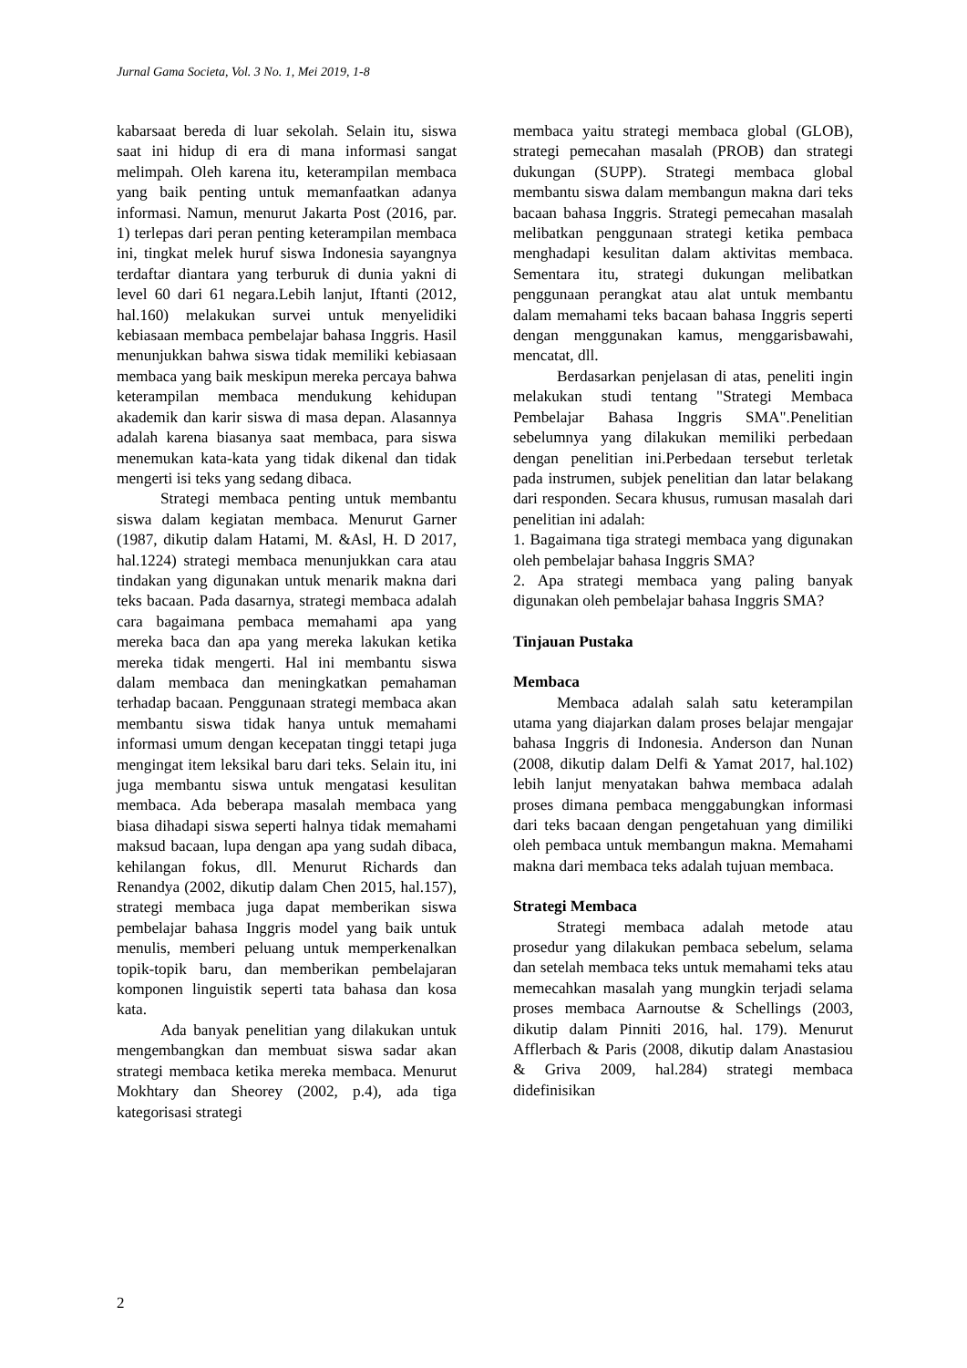Jurnal Gama Societa, Vol. 3 No. 1, Mei 2019, 1-8
kabarsaat bereda di luar sekolah. Selain itu, siswa saat ini hidup di era di mana informasi sangat melimpah. Oleh karena itu, keterampilan membaca yang baik penting untuk memanfaatkan adanya informasi. Namun, menurut Jakarta Post (2016, par. 1) terlepas dari peran penting keterampilan membaca ini, tingkat melek huruf siswa Indonesia sayangnya terdaftar diantara yang terburuk di dunia yakni di level 60 dari 61 negara.Lebih lanjut, Iftanti (2012, hal.160) melakukan survei untuk menyelidiki kebiasaan membaca pembelajar bahasa Inggris. Hasil menunjukkan bahwa siswa tidak memiliki kebiasaan membaca yang baik meskipun mereka percaya bahwa keterampilan membaca mendukung kehidupan akademik dan karir siswa di masa depan. Alasannya adalah karena biasanya saat membaca, para siswa menemukan kata-kata yang tidak dikenal dan tidak mengerti isi teks yang sedang dibaca.
Strategi membaca penting untuk membantu siswa dalam kegiatan membaca. Menurut Garner (1987, dikutip dalam Hatami, M. &Asl, H. D 2017, hal.1224) strategi membaca menunjukkan cara atau tindakan yang digunakan untuk menarik makna dari teks bacaan. Pada dasarnya, strategi membaca adalah cara bagaimana pembaca memahami apa yang mereka baca dan apa yang mereka lakukan ketika mereka tidak mengerti. Hal ini membantu siswa dalam membaca dan meningkatkan pemahaman terhadap bacaan. Penggunaan strategi membaca akan membantu siswa tidak hanya untuk memahami informasi umum dengan kecepatan tinggi tetapi juga mengingat item leksikal baru dari teks. Selain itu, ini juga membantu siswa untuk mengatasi kesulitan membaca. Ada beberapa masalah membaca yang biasa dihadapi siswa seperti halnya tidak memahami maksud bacaan, lupa dengan apa yang sudah dibaca, kehilangan fokus, dll. Menurut Richards dan Renandya (2002, dikutip dalam Chen 2015, hal.157), strategi membaca juga dapat memberikan siswa pembelajar bahasa Inggris model yang baik untuk menulis, memberi peluang untuk memperkenalkan topik-topik baru, dan memberikan pembelajaran komponen linguistik seperti tata bahasa dan kosa kata.
Ada banyak penelitian yang dilakukan untuk mengembangkan dan membuat siswa sadar akan strategi membaca ketika mereka membaca. Menurut Mokhtary dan Sheorey (2002, p.4), ada tiga kategorisasi strategi
membaca yaitu strategi membaca global (GLOB), strategi pemecahan masalah (PROB) dan strategi dukungan (SUPP). Strategi membaca global membantu siswa dalam membangun makna dari teks bacaan bahasa Inggris. Strategi pemecahan masalah melibatkan penggunaan strategi ketika pembaca menghadapi kesulitan dalam aktivitas membaca. Sementara itu, strategi dukungan melibatkan penggunaan perangkat atau alat untuk membantu dalam memahami teks bacaan bahasa Inggris seperti dengan menggunakan kamus, menggarisbawahi, mencatat, dll.
Berdasarkan penjelasan di atas, peneliti ingin melakukan studi tentang "Strategi Membaca Pembelajar Bahasa Inggris SMA".Penelitian sebelumnya yang dilakukan memiliki perbedaan dengan penelitian ini.Perbedaan tersebut terletak pada instrumen, subjek penelitian dan latar belakang dari responden. Secara khusus, rumusan masalah dari penelitian ini adalah:
1. Bagaimana tiga strategi membaca yang digunakan oleh pembelajar bahasa Inggris SMA?
2. Apa strategi membaca yang paling banyak digunakan oleh pembelajar bahasa Inggris SMA?
Tinjauan Pustaka
Membaca
Membaca adalah salah satu keterampilan utama yang diajarkan dalam proses belajar mengajar bahasa Inggris di Indonesia. Anderson dan Nunan (2008, dikutip dalam Delfi & Yamat 2017, hal.102) lebih lanjut menyatakan bahwa membaca adalah proses dimana pembaca menggabungkan informasi dari teks bacaan dengan pengetahuan yang dimiliki oleh pembaca untuk membangun makna. Memahami makna dari membaca teks adalah tujuan membaca.
Strategi Membaca
Strategi membaca adalah metode atau prosedur yang dilakukan pembaca sebelum, selama dan setelah membaca teks untuk memahami teks atau memecahkan masalah yang mungkin terjadi selama proses membaca Aarnoutse & Schellings (2003, dikutip dalam Pinniti 2016, hal. 179). Menurut Afflerbach & Paris (2008, dikutip dalam Anastasiou & Griva 2009, hal.284) strategi membaca didefinisikan
2